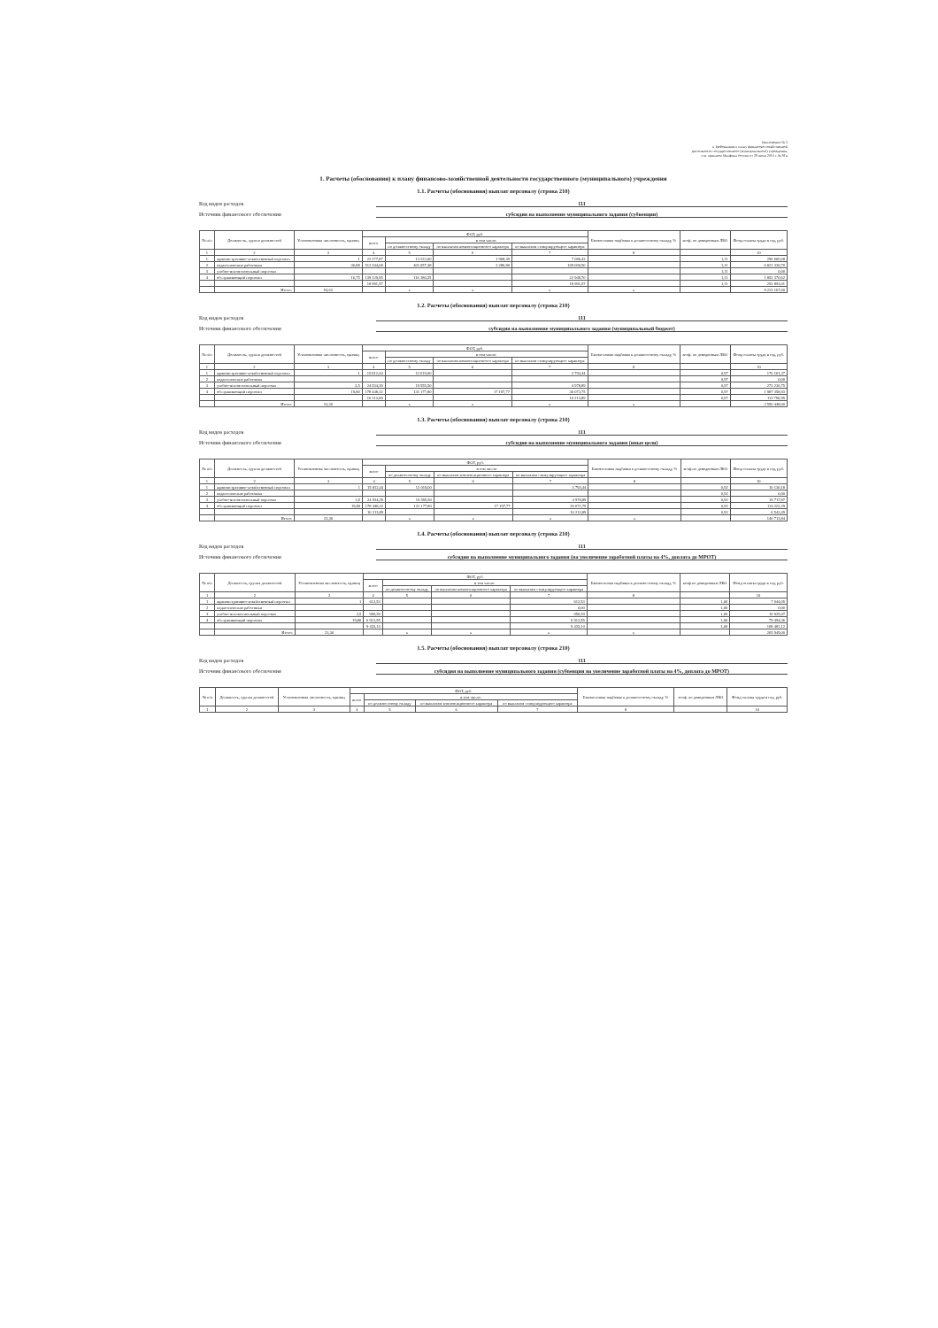Приложение № 2
к Требованиям к плану финансово-хозяйственной
деятельности государственного (муниципального) учреждения,
утв. приказом Минфина России от 28 июля 2010 г. № 81н
1. Расчеты (обоснования) к плану финансово-хозяйственной деятельности государственного (муниципального) учреждения
1.1. Расчеты (обоснования) выплат персоналу (строка 210)
Код видов расходов 111
Источник финансового обеспечения субсидия на выполнение муниципального задания (субвенции)
| № п/п | Должность, группа должностей | Установленная численность, единиц | ФОТ, руб. | | | | Ежемесячная надбавка к должностному окладу, % | коэф. по доведенным ЛБО | Фонд оплаты труда в год, руб. |
| --- | --- | --- | --- | --- | --- | --- | --- | --- | --- |
| | | | всего | в том числе: | | | | | |
| | | | | по должностному окладу | по выплатам компенсационного характера | по выплатам стимулирующего характера | | | |
| 1 | 2 | 3 | 4 | 5 | 6 | 7 | 8 | | 10 |
| 1 | административно-хозяйственный персонал | 1 | 22 277,87 | 13 223,00 | 1 968,45 | 7 086,42 | | 1,11 | 296 606,68 |
| 2 | педагогические работники | 36,88 | 512 344,68 | 401 057,38 | 2 286,80 | 109 000,50 | | 1,11 | 6 821 336,70 |
| 3 | учебно-вспомогательный персонал | | | | | | | 1,11 | 0,00 |
| 4 | обслуживающий персонал | 16,75 | 139 129,95 | 116 180,25 | | 22 949,70 | | 1,11 | 1 852 370,62 |
| | | | 18 991,57 | | | 18 991,57 | | 1,11 | 252 853,01 |
| | Итого: | 54,63 | | x | x | x | x | | 9 223 167,00 |
1.2. Расчеты (обоснования) выплат персоналу (строка 210)
Код видов расходов 111
Источник финансового обеспечения субсидия на выполнение муниципального задания (муниципальный бюджет)
| № п/п | Должность, группа должностей | Установленная численность, единиц | ФОТ, руб. | | | | Ежемесячная надбавка к должностному окладу, % | коэф. по доведенным ЛБО | Фонд оплаты труда в год, руб. |
| --- | --- | --- | --- | --- | --- | --- | --- | --- | --- |
| | | | всего | в том числе: | | | | | |
| | | | | по должностному окладу | по выплатам компенсационного характера | по выплатам стимулирующего характера | | | |
| 1 | 2 | 3 | 4 | 5 | 6 | 7 | 8 | | 10 |
| 1 | административно-хозяйственный персонал | 1 | 15 812,44 | 12 019,00 | | 3 793,44 | | 0,97 | 176 101,37 |
| 2 | педагогические работники | | | | | | | 0,97 | 0,00 |
| 3 | учебно-вспомогательный персонал | 2,5 | 24 534,39 | 19 555,50 | | 4 978,89 | | 0,97 | 273 236,75 |
| 4 | обслуживающий персонал | 19,80 | 178 448,32 | 131 177,80 | 17 197,77 | 30 072,75 | | 0,97 | 1 987 358,93 |
| | | | 10 213,89 | | | 10 213,89 | | 0,97 | 113 750,95 |
| | Итого: | 23,30 | | x | x | x | x | | 2 550 448,00 |
1.3. Расчеты (обоснования) выплат персоналу (строка 210)
Код видов расходов 111
Источник финансового обеспечения субсидия на выполнение муниципального задания (иные цели)
| № п/п | Должность, группа должностей | Установленная численность, единиц | ФОТ, руб. | | | | Ежемесячная надбавка к должностному окладу, % | коэф.по доведенным ЛБО | Фонд оплаты труда в год, руб. |
| --- | --- | --- | --- | --- | --- | --- | --- | --- | --- |
| | | | всего | в том числе: | | | | | |
| | | | | по должностному окладу | по выплатам компенсационного характера | по выплатам стимулирующего характера | | | |
| 1 | 2 | 3 | 4 | 5 | 6 | 7 | 8 | | 10 |
| 1 | административно-хозяйственный персонал | 1 | 15 812,44 | 12 019,00 | | 3 793,44 | | 0,92 | 10 130,18 |
| 2 | педагогические работники | | | | | | | 0,92 | 0,00 |
| 3 | учебно-вспомогательный персонал | 2,5 | 24 534,39 | 19 555,50 | | 4 978,89 | | 0,92 | 15 717,87 |
| 4 | обслуживающий персонал | 19,80 | 178 448,32 | 131 177,80 | 17 197,77 | 30 072,75 | | 0,92 | 114 322,29 |
| | | | 10 213,89 | | | 10 213,89 | | 0,92 | 6 543,49 |
| | Итого: | 23,30 | | x | x | x | x | | 146 713,84 |
1.4. Расчеты (обоснования) выплат персоналу (строка 210)
Код видов расходов 111
Источник финансового обеспечения субсидия на выполнение муниципального задания (на увеличение заработной платы на 4%, доплата до МРОТ)
| № п/п | Должность, группа должностей | Установленная численность, единиц | ФОТ, руб. | | | | Ежемесячная надбавка к должностному окладу, % | коэф.по доведенным ЛБО | Фонд оплаты труда в год, руб. |
| --- | --- | --- | --- | --- | --- | --- | --- | --- | --- |
| | | | всего | в том числе: | | | | | |
| | | | | по должностному окладу | по выплатам компенсационного характера | по выплатам стимулирующего характера | | | |
| 1 | 2 | 3 | 4 | 5 | 6 | 7 | 8 | | 10 |
| 1 | административно-хозяйственный персонал | 1 | 612,53 | | | 612,53 | | 1,00 | 7 044,05 |
| 2 | педагогические работники | | | | | 0,00 | | 1,00 | 0,00 |
| 3 | учебно-вспомогательный персонал | 2,5 | 950,39 | | | 950,39 | | 1,00 | 10 929,47 |
| 4 | обслуживающий персонал | 19,80 | 6 912,55 | | | 6 912,55 | | 1,00 | 79 494,36 |
| | | | 9 433,14 | | | 9 433,14 | | 1,00 | 108 481,12 |
| | Итого: | 23,30 | | x | x | x | x | | 205 949,00 |
1.5. Расчеты (обоснования) выплат персоналу (строка 210)
Код видов расходов 111
Источник финансового обеспечения субсидия на выполнение муниципального задания (субвенции на увеличение заработной платы на 4%, доплата до МРОТ)
| № п/п | Должность, группа должностей | Установленная численность, единиц | ФОТ, руб. | | | | Ежемесячная надбавка к должностному окладу, % | коэф. по доведенным ЛБО | Фонд оплаты труда в год, руб. |
| --- | --- | --- | --- | --- | --- | --- | --- | --- | --- |
| | | | всего | в том числе: | | | | | |
| | | | | по должностному окладу | по выплатам компенсационного характера | по выплатам стимулирующего характера | | | |
| 1 | 2 | 3 | 4 | 5 | 6 | 7 | 8 | | 10 |